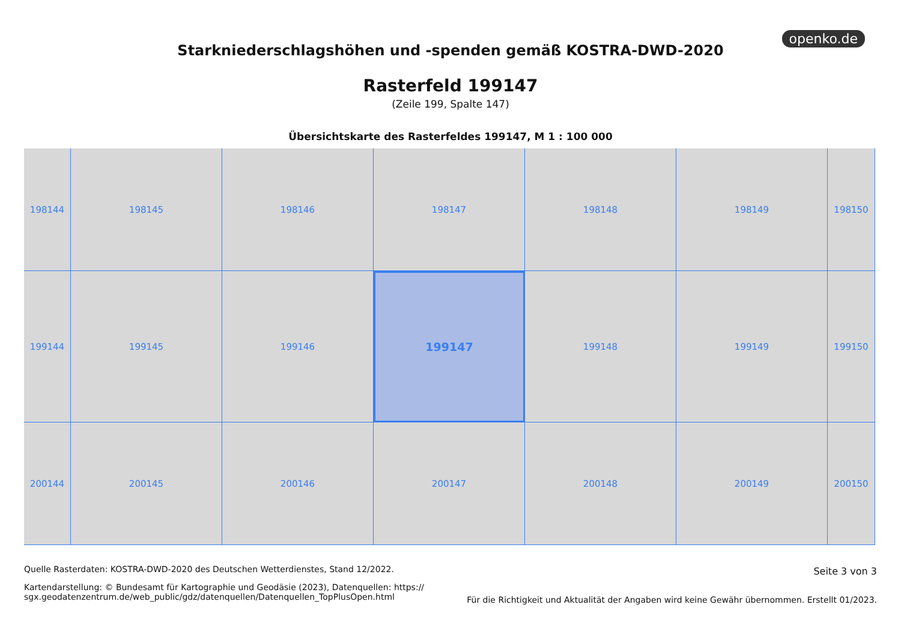openko.de
Starkniederschlagshöhen und -spenden gemäß KOSTRA-DWD-2020
Rasterfeld 199147
(Zeile 199, Spalte 147)
Übersichtskarte des Rasterfeldes 199147, M 1 : 100 000
198144
198145
198146
198147
198148
198149
198150
199144
199145
199146
199147
199148
199149
199150
200144
200145
200146
200147
200148
200149
200150
Quelle Rasterdaten: KOSTRA-DWD-2020 des Deutschen Wetterdienstes, Stand 12/2022.
Kartendarstellung: © Bundesamt für Kartographie und Geodäsie (2023), Datenquellen: https://
sgx.geodatenzentrum.de/web_public/gdz/datenquellen/Datenquellen_TopPlusOpen.html
Seite 3 von 3
Für die Richtigkeit und Aktualität der Angaben wird keine Gewähr übernommen. Erstellt 01/2023.